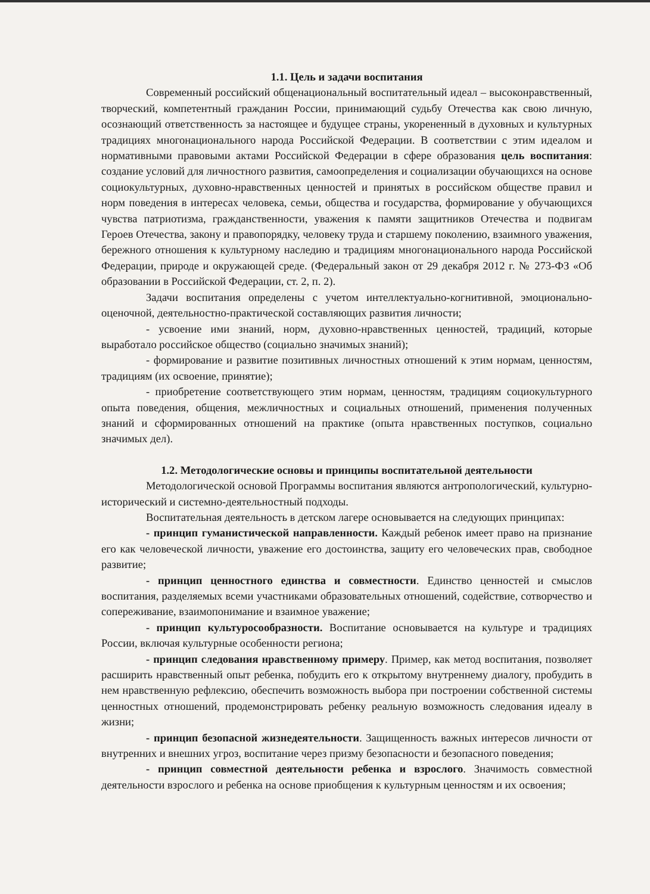1.1. Цель и задачи воспитания
Современный российский общенациональный воспитательный идеал – высоконравственный, творческий, компетентный гражданин России, принимающий судьбу Отечества как свою личную, осознающий ответственность за настоящее и будущее страны, укорененный в духовных и культурных традициях многонационального народа Российской Федерации. В соответствии с этим идеалом и нормативными правовыми актами Российской Федерации в сфере образования цель воспитания: создание условий для личностного развития, самоопределения и социализации обучающихся на основе социокультурных, духовно-нравственных ценностей и принятых в российском обществе правил и норм поведения в интересах человека, семьи, общества и государства, формирование у обучающихся чувства патриотизма, гражданственности, уважения к памяти защитников Отечества и подвигам Героев Отечества, закону и правопорядку, человеку труда и старшему поколению, взаимного уважения, бережного отношения к культурному наследию и традициям многонационального народа Российской Федерации, природе и окружающей среде. (Федеральный закон от 29 декабря 2012 г. № 273-ФЗ «Об образовании в Российской Федерации, ст. 2, п. 2).
Задачи воспитания определены с учетом интеллектуально-когнитивной, эмоционально-оценочной, деятельностно-практической составляющих развития личности;
- усвоение ими знаний, норм, духовно-нравственных ценностей, традиций, которые выработало российское общество (социально значимых знаний);
- формирование и развитие позитивных личностных отношений к этим нормам, ценностям, традициям (их освоение, принятие);
- приобретение соответствующего этим нормам, ценностям, традициям социокультурного опыта поведения, общения, межличностных и социальных отношений, применения полученных знаний и сформированных отношений на практике (опыта нравственных поступков, социально значимых дел).
1.2. Методологические основы и принципы воспитательной деятельности
Методологической основой Программы воспитания являются антропологический, культурно-исторический и системно-деятельностный подходы.
Воспитательная деятельность в детском лагере основывается на следующих принципах:
- принцип гуманистической направленности. Каждый ребенок имеет право на признание его как человеческой личности, уважение его достоинства, защиту его человеческих прав, свободное развитие;
- принцип ценностного единства и совместности. Единство ценностей и смыслов воспитания, разделяемых всеми участниками образовательных отношений, содействие, сотворчество и сопереживание, взаимопонимание и взаимное уважение;
- принцип культуросообразности. Воспитание основывается на культуре и традициях России, включая культурные особенности региона;
- принцип следования нравственному примеру. Пример, как метод воспитания, позволяет расширить нравственный опыт ребенка, побудить его к открытому внутреннему диалогу, пробудить в нем нравственную рефлексию, обеспечить возможность выбора при построении собственной системы ценностных отношений, продемонстрировать ребенку реальную возможность следования идеалу в жизни;
- принцип безопасной жизнедеятельности. Защищенность важных интересов личности от внутренних и внешних угроз, воспитание через призму безопасности и безопасного поведения;
- принцип совместной деятельности ребенка и взрослого. Значимость совместной деятельности взрослого и ребенка на основе приобщения к культурным ценностям и их освоения;